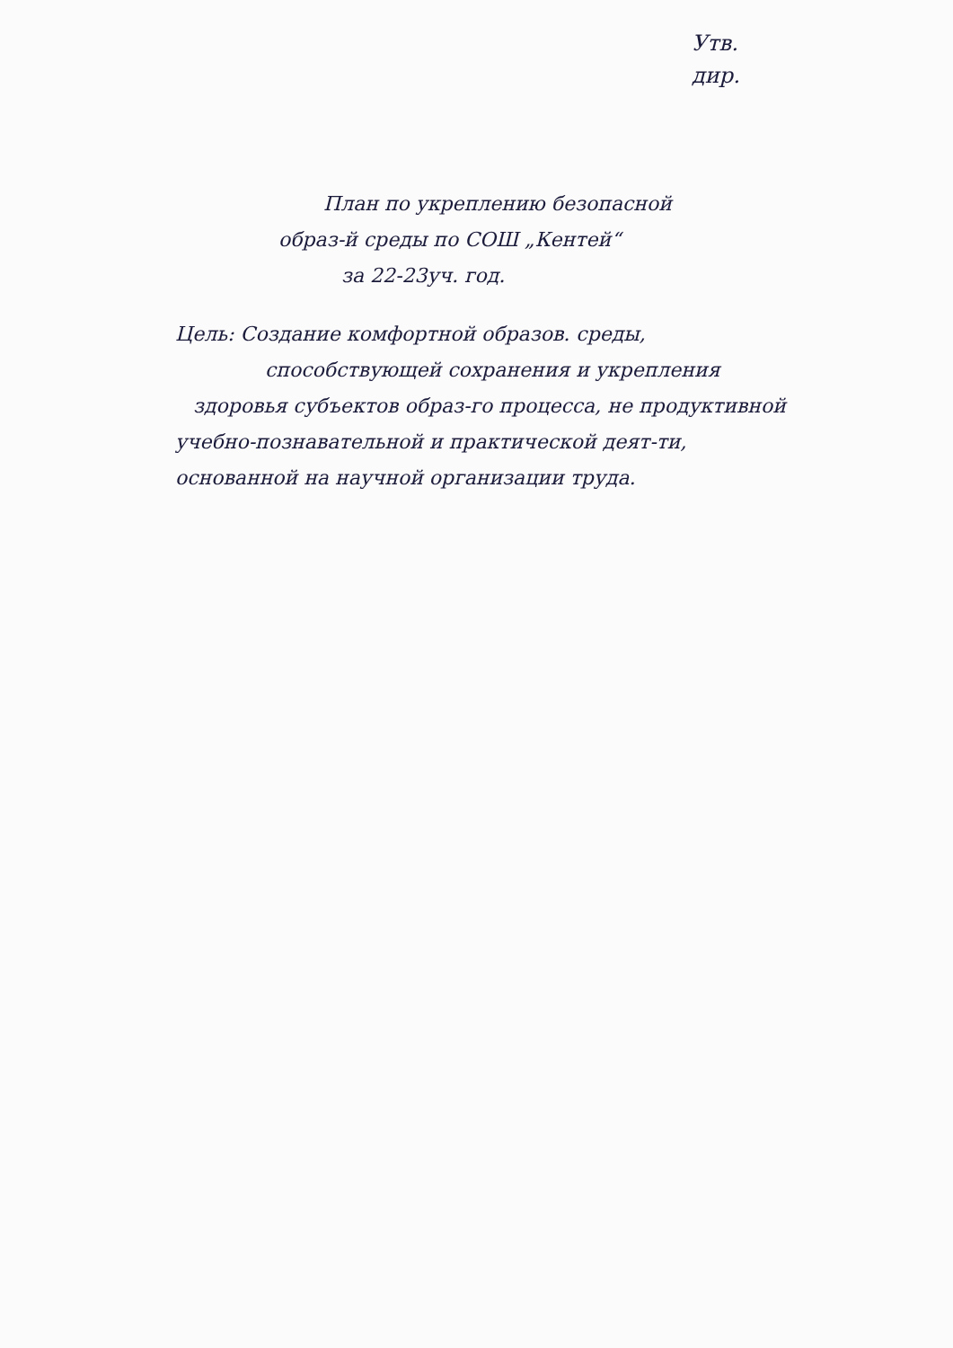Утв.
дир.
План по укреплению безопасной
образ-й среды по СОШ „Кентей“
за 22-23уч. год.
Цель: Создание комфортной образов. среды,
способствующей сохранения и укрепления
здоровья субъектов образ-го процесса, не продуктивной
учебно-познавательной и практической деят-ти,
основанной на научной организации труда.